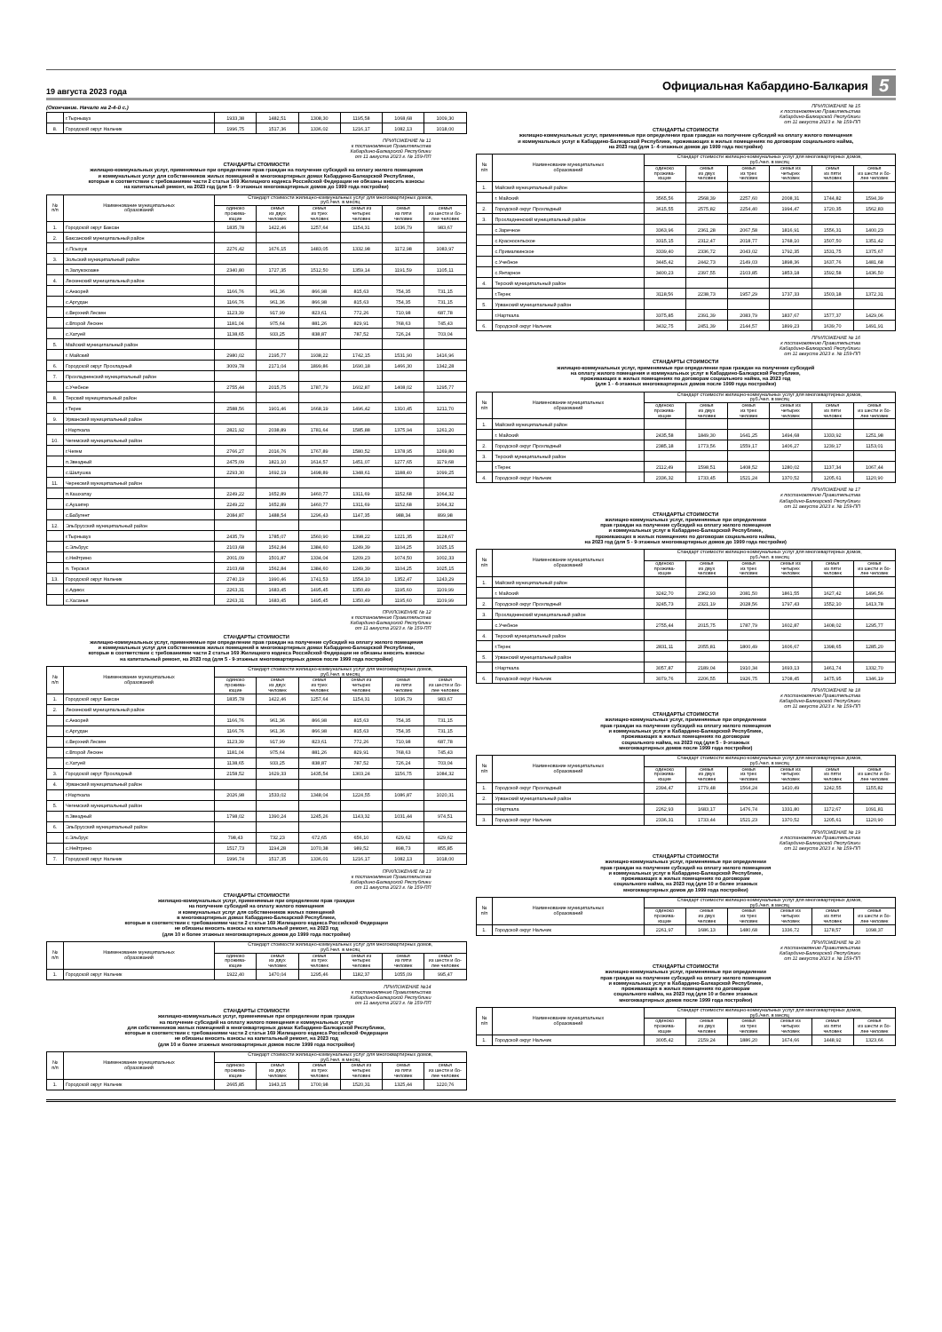19 августа 2023 года Официальная Кабардино-Балкария 5
(Окончание. Начало на 2-4-й с.)
| | г.Тырныауз | 1933,38 | 1482,51 | 1308,30 | 1195,58 | 1068,68 | 1009,30 |
| 8. | Городской округ Нальчик | 1996,75 | 1517,36 | 1336,02 | 1216,17 | 1082,13 | 1018,00 |
ПРИЛОЖЕНИЕ № 11
к постановлению Правительства
Кабардино-Балкарской Республики
от 11 августа 2023 г. № 159-ПП
СТАНДАРТЫ СТОИМОСТИ
жилищно-коммунальных услуг, применяемые при определении прав граждан на получение субсидий на оплату жилого помещения
и коммунальных услуг для собственников жилых помещений в многоквартирных домах Кабардино-Балкарской Республики,
которые в соответствии с требованиями части 2 статьи 169 Жилищного кодекса Российской Федерации не обязаны вносить взносы
на капитальный ремонт, на 2023 год (для 5 - 9-этажных многоквартирных домов до 1999 года постройки)
| № п/п | Наименование муниципальных образований | Стандарт стоимости жилищно-коммунальных услуг для многоквартирных домов, руб./чел. в месяц | | | | | |
| --- | --- | --- | --- | --- | --- | --- | --- |
| | | одиноко прожива- ющие | семья из двух человек | семья из трех человек | семья из четырех человек | семья из пяти человек | семья из шести и бо- лее человек |
| 1. | Городской округ Баксан | 1835,78 | 1422,46 | 1257,64 | 1154,31 | 1036,79 | 983,67 |
| 2. | Баксанский муниципальный район | | | | | | |
| | с.Псыхуж | 2276,42 | 1676,15 | 1483,05 | 1332,98 | 1172,98 | 1083,97 |
| 3. | Зольский муниципальный район | | | | | | |
| | п.Залукокоаже | 2340,80 | 1727,35 | 1512,50 | 1359,14 | 1191,59 | 1105,11 |
| 4. | Лескенский муниципальный район | | | | | | |
| | с.Анзорей | 1166,76 | 961,36 | 866,98 | 815,63 | 754,35 | 731,15 |
| | с.Аргудан | 1166,76 | 961,36 | 866,98 | 815,63 | 754,35 | 731,15 |
| | с.Верхний Лескен | 1123,39 | 917,99 | 823,61 | 772,26 | 710,98 | 687,78 |
| | с.Второй Лескен | 1181,04 | 975,64 | 881,26 | 829,91 | 768,63 | 745,43 |
| | с.Хатуей | 1138,65 | 933,25 | 838,87 | 787,52 | 726,24 | 703,04 |
| 5. | Майский муниципальный район | | | | | | |
| | г. Майский | 2980,02 | 2195,77 | 1938,22 | 1742,15 | 1531,90 | 1416,96 |
| 6. | Городской округ Прохладный | 3009,78 | 2171,04 | 1899,86 | 1690,18 | 1466,30 | 1342,28 |
| 7. | Прохладненский муниципальный район | | | | | | |
| | с.Учебное | 2755,44 | 2015,75 | 1787,79 | 1602,87 | 1408,02 | 1295,77 |
| 8. | Терский муниципальный район | | | | | | |
| | г.Терек | 2588,56 | 1901,46 | 1668,19 | 1496,42 | 1310,45 | 1211,70 |
| 9. | Урванский муниципальный район | | | | | | |
| | г.Нарткала | 2821,92 | 2038,89 | 1781,64 | 1585,88 | 1375,94 | 1261,20 |
| 10. | Чегемский муниципальный район | | | | | | |
| | г.Чегем | 2766,27 | 2016,76 | 1767,89 | 1580,52 | 1378,95 | 1269,80 |
| | п.Звездный | 2475,09 | 1821,10 | 1614,57 | 1451,07 | 1277,65 | 1179,68 |
| | с.Шалушка | 2293,30 | 1692,19 | 1498,89 | 1348,61 | 1188,40 | 1099,25 |
| 11. | Черекский муниципальный район | | | | | | |
| | п.Кашхатау | 2249,22 | 1652,89 | 1460,77 | 1311,69 | 1152,68 | 1064,32 |
| | с.Аушигер | 2249,22 | 1652,89 | 1460,77 | 1311,69 | 1152,68 | 1064,32 |
| | с.Бабугент | 2084,87 | 1488,54 | 1296,43 | 1147,35 | 988,34 | 899,98 |
| 12. | Эльбрусский муниципальный район | | | | | | |
| | г.Тырныауз | 2435,79 | 1785,07 | 1560,90 | 1398,22 | 1221,35 | 1128,67 |
| | с.Эльбрус | 2103,68 | 1562,84 | 1384,60 | 1249,39 | 1104,25 | 1025,15 |
| | с.Нейтрино | 2001,09 | 1501,87 | 1334,04 | 1209,23 | 1074,50 | 1002,33 |
| | п. Терскол | 2103,68 | 1562,84 | 1384,60 | 1249,39 | 1104,25 | 1025,15 |
| 13. | Городской округ Нальчик | 2740,19 | 1990,46 | 1741,53 | 1554,10 | 1352,47 | 1243,29 |
| | с.Адиюх | 2263,31 | 1683,45 | 1495,45 | 1350,49 | 1195,60 | 1109,99 |
| | с.Хасанья | 2263,31 | 1683,45 | 1495,45 | 1350,49 | 1195,60 | 1109,99 |
ПРИЛОЖЕНИЕ № 12
к постановлению Правительства
Кабардино-Балкарской Республики
от 11 августа 2023 г. № 159-ПП
СТАНДАРТЫ СТОИМОСТИ
жилищно-коммунальных услуг, применяемые при определении прав граждан на получение субсидий на оплату жилого помещения
и коммунальных услуг для собственников жилых помещений в многоквартирных домах Кабардино-Балкарской Республики,
которые в соответствии с требованиями части 2 статьи 169 Жилищного кодекса Российской Федерации не обязаны вносить взносы
на капитальный ремонт, на 2023 год (для 5 - 9-этажных многоквартирных домов после 1999 года постройки)
| № п/п | Наименование муниципальных образований | Стандарт стоимости жилищно-коммунальных услуг для многоквартирных домов, руб./чел. в месяц | | | | | |
| --- | --- | --- | --- | --- | --- | --- | --- |
| | | одиноко прожива- ющие | семья из двух человек | семья из трех человек | семья из четырех человек | семья из пяти человек | семья из шести и бо- лее человек |
| 1. | Городской округ Баксан | 1835,78 | 1422,46 | 1257,64 | 1154,31 | 1036,79 | 983,67 |
| 2. | Лескенский муниципальный район | | | | | | |
| | с.Анзорей | 1166,76 | 961,36 | 866,98 | 815,63 | 754,35 | 731,15 |
| | с.Аргудан | 1166,76 | 961,36 | 866,98 | 815,63 | 754,35 | 731,15 |
| | с.Верхний Лескен | 1123,39 | 917,99 | 823,61 | 772,26 | 710,98 | 687,78 |
| | с.Второй Лескен | 1181,04 | 975,64 | 881,26 | 829,91 | 768,63 | 745,43 |
| | с.Хатуей | 1138,65 | 933,25 | 838,87 | 787,52 | 726,24 | 703,04 |
| 3. | Городской округ Прохладный | 2158,52 | 1629,33 | 1435,54 | 1303,24 | 1156,75 | 1084,32 |
| 4. | Урванский муниципальный район | | | | | | |
| | г.Нарткала | 2026,98 | 1533,02 | 1348,04 | 1224,55 | 1086,87 | 1020,31 |
| 5. | Чегемский муниципальный район | | | | | | |
| | п.Звездный | 1798,02 | 1390,24 | 1245,26 | 1143,32 | 1031,44 | 974,51 |
| 6. | Эльбрусский муниципальный район | | | | | | |
| | с.Эльбрус | 798,43 | 732,23 | 672,65 | 656,10 | 629,62 | 629,62 |
| | с.Нейтрино | 1517,73 | 1194,28 | 1070,38 | 989,52 | 898,73 | 855,85 |
| 7. | Городской округ Нальчик | 1996,74 | 1517,35 | 1336,01 | 1216,17 | 1082,13 | 1018,00 |
ПРИЛОЖЕНИЕ № 13
к постановлению Правительства
Кабардино-Балкарской Республики
от 11 августа 2023 г. № 159-ПП
СТАНДАРТЫ СТОИМОСТИ
жилищно-коммунальных услуг, применяемые при определении прав граждан
на получение субсидий на оплату жилого помещения
и коммунальных услуг для собственников жилых помещений
в многоквартирных домах Кабардино-Балкарской Республики,
которые в соответствии с требованиями части 2 статьи 169 Жилищного кодекса Российской Федерации
не обязаны вносить взносы на капитальный ремонт, на 2023 год
(для 10 и более этажных многоквартирных домов до 1999 года постройки)
| № п/п | Наименование муниципальных образований | Стандарт стоимости жилищно-коммунальных услуг для многоквартирных домов, руб./чел. в месяц | | | | | |
| --- | --- | --- | --- | --- | --- | --- | --- |
| | | одиноко прожива- ющие | семья из двух человек | семья из трех человек | семья из четырех человек | семья из пяти человек | семья из шести и бо- лее человек |
| 1. | Городской округ Нальчик | 1922,40 | 1470,04 | 1295,46 | 1182,37 | 1055,09 | 995,47 |
ПРИЛОЖЕНИЕ №14
к постановлению Правительства
Кабардино-Балкарской Республики
от 11 августа 2023 г. № 159-ПП
СТАНДАРТЫ СТОИМОСТИ
жилищно-коммунальных услуг, применяемые при определении прав граждан
на получение субсидий на оплату жилого помещения и коммунальных услуг
для собственников жилых помещений в многоквартирных домах Кабардино-Балкарской Республики,
которые в соответствии с требованиями части 2 статьи 169 Жилищного кодекса Российской Федерации
не обязаны вносить взносы на капитальный ремонт, на 2023 год
(для 10 и более этажных многоквартирных домов после 1999 года постройки)
| № п/п | Наименование муниципальных образований | Стандарт стоимости жилищно-коммунальных услуг для многоквартирных домов, руб./чел. в месяц | | | | | |
| --- | --- | --- | --- | --- | --- | --- | --- |
| | | одиноко прожива- ющие | семья из двух человек | семья из трех человек | семья из четырех человек | семья из пяти человек | семья из шести и бо- лее человек |
| 1. | Городской округ Нальчик | 2665,85 | 1943,15 | 1700,98 | 1520,31 | 1325,44 | 1220,76 |
ПРИЛОЖЕНИЕ № 15
к постановлению Правительства
Кабардино-Балкарской Республики
от 11 августа 2023 г. № 159-ПП
СТАНДАРТЫ СТОИМОСТИ
жилищно-коммунальных услуг, применяемые при определении прав граждан на получение субсидий на оплату жилого помещения
и коммунальных услуг в Кабардино-Балкарской Республике, проживающих в жилых помещениях по договорам социального найма,
на 2023 год (для 1- 4-этажных домов до 1999 года постройки)
| № п/п | Наименование муниципальных образований | Стандарт стоимости жилищно-коммунальных услуг для многоквартирных домов, руб./чел. в месяц | | | | | |
| --- | --- | --- | --- | --- | --- | --- | --- |
| | | одиноко прожива- ющие | семья из двух человек | семья из трех человек | семья из четырех человек | семья из пяти человек | семья из шести и бо- лее человек |
| 1. | Майский муниципальный район | | | | | | |
| | г. Майский | 3565,56 | 2568,39 | 2257,60 | 2008,31 | 1744,82 | 1594,39 |
| 2. | Городской округ Прохладный | 3615,55 | 2575,82 | 2254,40 | 1994,47 | 1720,35 | 1562,83 |
| 3. | Прохладненский муниципальный район | | | | | | |
| | с.Заречное | 3363,96 | 2361,28 | 2067,58 | 1816,91 | 1556,31 | 1400,23 |
| | с.Красносельское | 3315,15 | 2312,47 | 2018,77 | 1768,10 | 1507,50 | 1351,42 |
| | с.Прималкинское | 3339,40 | 2336,72 | 2043,02 | 1792,35 | 1531,75 | 1375,67 |
| | с.Учебное | 3445,42 | 2442,73 | 2149,03 | 1898,36 | 1637,76 | 1481,68 |
| | с.Янтарное | 3400,23 | 2397,55 | 2103,85 | 1853,18 | 1592,58 | 1436,50 |
| 4. | Терский муниципальный район | | | | | | |
| | г.Терек | 3118,56 | 2238,73 | 1957,29 | 1737,33 | 1503,18 | 1372,31 |
| 5. | Урванский муниципальный район | | | | | | |
| | г.Нарткала | 3375,85 | 2391,39 | 2083,79 | 1837,67 | 1577,37 | 1429,06 |
| 6. | Городской округ Нальчик | 3432,75 | 2451,39 | 2144,57 | 1899,23 | 1639,70 | 1491,91 |
ПРИЛОЖЕНИЕ № 16
к постановлению Правительства
Кабардино-Балкарской Республики
от 11 августа 2023 г. № 159-ПП
СТАНДАРТЫ СТОИМОСТИ
жилищно-коммунальных услуг, применяемые при определении прав граждан на получение субсидий
на оплату жилого помещения и коммунальных услуг в Кабардино-Балкарской Республике,
проживающих в жилых помещениях по договорам социального найма, на 2023 год
(для 1 - 4-этажных многоквартирных домов после 1999 года постройки)
| № п/п | Наименование муниципальных образований | Стандарт стоимости жилищно-коммунальных услуг для многоквартирных домов, руб./чел. в месяц | | | | | |
| --- | --- | --- | --- | --- | --- | --- | --- |
| | | одиноко прожива- ющие | семья из двух человек | семья из трех человек | семья из четырех человек | семья из пяти человек | семья из шести и бо- лее человек |
| 1. | Майский муниципальный район | | | | | | |
| | г. Майский | 2435,58 | 1849,30 | 1641,25 | 1494,68 | 1333,92 | 1251,98 |
| 2. | Городской округ Прохладный | 2385,18 | 1773,56 | 1559,17 | 1406,27 | 1239,17 | 1153,01 |
| 3. | Терский муниципальный район | | | | | | |
| | г.Терек | 2112,49 | 1598,51 | 1408,52 | 1280,02 | 1137,34 | 1067,44 |
| 4. | Городской округ Нальчик | 2336,32 | 1733,45 | 1521,24 | 1370,52 | 1205,61 | 1120,90 |
ПРИЛОЖЕНИЕ № 17
к постановлению Правительства
Кабардино-Балкарской Республики
от 11 августа 2023 г. № 159-ПП
СТАНДАРТЫ СТОИМОСТИ
жилищно-коммунальных услуг, применяемые при определении
прав граждан на получение субсидий на оплату жилого помещения
и коммунальных услуг в Кабардино-Балкарской Республике,
проживающих в жилых помещениях по договорам социального найма,
на 2023 год (для 5 - 9-этажных многоквартирных домов до 1999 года постройки)
| № п/п | Наименование муниципальных образований | Стандарт стоимости жилищно-коммунальных услуг для многоквартирных домов, руб./чел. в месяц | | | | | |
| --- | --- | --- | --- | --- | --- | --- | --- |
| | | одиноко прожива- ющие | семья из двух человек | семья из трех человек | семья из четырех человек | семья из пяти человек | семья из шести и бо- лее человек |
| 1. | Майский муниципальный район | | | | | | |
| | г. Майский | 3242,70 | 2362,93 | 2081,50 | 1861,55 | 1627,42 | 1496,56 |
| 2. | Городской округ Прохладный | 3245,73 | 2321,19 | 2028,56 | 1797,43 | 1552,10 | 1413,78 |
| 3. | Прохладненский муниципальный район | | | | | | |
| | с.Учебное | 2755,44 | 2015,75 | 1787,79 | 1602,87 | 1408,02 | 1295,77 |
| 4. | Терский муниципальный район | | | | | | |
| | г.Терек | 2831,11 | 2055,81 | 1800,49 | 1606,67 | 1398,65 | 1285,20 |
| 5. | Урванский муниципальный район | | | | | | |
| | г.Нарткала | 3057,87 | 2189,04 | 1910,34 | 1693,13 | 1461,74 | 1332,70 |
| 6. | Городской округ Нальчик | 3079,76 | 2206,55 | 1926,75 | 1708,45 | 1475,95 | 1346,19 |
ПРИЛОЖЕНИЕ № 18
к постановлению Правительства
Кабардино-Балкарской Республики
от 11 августа 2023 г. № 159-ПП
СТАНДАРТЫ СТОИМОСТИ
жилищно-коммунальных услуг, применяемые при определении
прав граждан на получение субсидий на оплату жилого помещения
и коммунальных услуг в Кабардино-Балкарской Республике,
проживающих в жилых помещениях по договорам
социального найма, на 2023 год (для 5 - 9-этажных
многоквартирных домов после 1999 года постройки)
| № п/п | Наименование муниципальных образований | Стандарт стоимости жилищно-коммунальных услуг для многоквартирных домов, руб./чел. в месяц | | | | | |
| --- | --- | --- | --- | --- | --- | --- | --- |
| | | одиноко прожива- ющие | семья из двух человек | семья из трех человек | семья из четырех человек | семья из пяти человек | семья из шести и бо- лее человек |
| 1. | Городской округ Прохладный | 2394,47 | 1779,48 | 1564,24 | 1410,49 | 1242,55 | 1155,82 |
| 2. | Урванский муниципальный район | | | | | | |
| | г.Нарткала | 2262,93 | 1683,17 | 1476,74 | 1331,80 | 1172,67 | 1091,81 |
| 3. | Городской округ Нальчик | 2336,31 | 1733,44 | 1521,23 | 1370,52 | 1205,61 | 1120,90 |
ПРИЛОЖЕНИЕ № 19
к постановлению Правительства
Кабардино-Балкарской Республики
от 11 августа 2023 г. № 159-ПП
СТАНДАРТЫ СТОИМОСТИ
жилищно-коммунальных услуг, применяемые при определении
прав граждан на получение субсидий на оплату жилого помещения
и коммунальных услуг в Кабардино-Балкарской Республике,
проживающих в жилых помещениях по договорам
социального найма, на 2023 год (для 10 и более этажных
многоквартирных домов до 1999 года постройки)
| № п/п | Наименование муниципальных образований | Стандарт стоимости жилищно-коммунальных услуг для многоквартирных домов, руб./чел. в месяц | | | | | |
| --- | --- | --- | --- | --- | --- | --- | --- |
| | | одиноко прожива- ющие | семья из двух человек | семья из трех человек | семья из четырех человек | семья из пяти человек | семья из шести и бо- лее человек |
| 1. | Городской округ Нальчик | 2261,97 | 1686,13 | 1480,68 | 1336,72 | 1178,57 | 1098,37 |
ПРИЛОЖЕНИЕ № 20
к постановлению Правительства
Кабардино-Балкарской Республики
от 11 августа 2023 г. № 159-ПП
СТАНДАРТЫ СТОИМОСТИ
жилищно-коммунальных услуг, применяемые при определении
прав граждан на получение субсидий на оплату жилого помещения
и коммунальных услуг в Кабардино-Балкарской Республике,
проживающих в жилых помещениях по договорам
социального найма, на 2023 год (для 10 и более этажных
многоквартирных домов после 1999 года постройки)
| № п/п | Наименование муниципальных образований | Стандарт стоимости жилищно-коммунальных услуг для многоквартирных домов, руб./чел. в месяц | | | | | |
| --- | --- | --- | --- | --- | --- | --- | --- |
| | | одиноко прожива- ющие | семья из двух человек | семья из трех человек | семья из четырех человек | семья из пяти человек | семья из шести и бо- лее человек |
| 1. | Городской округ Нальчик | 3005,42 | 2159,24 | 1886,20 | 1674,66 | 1448,92 | 1323,66 |